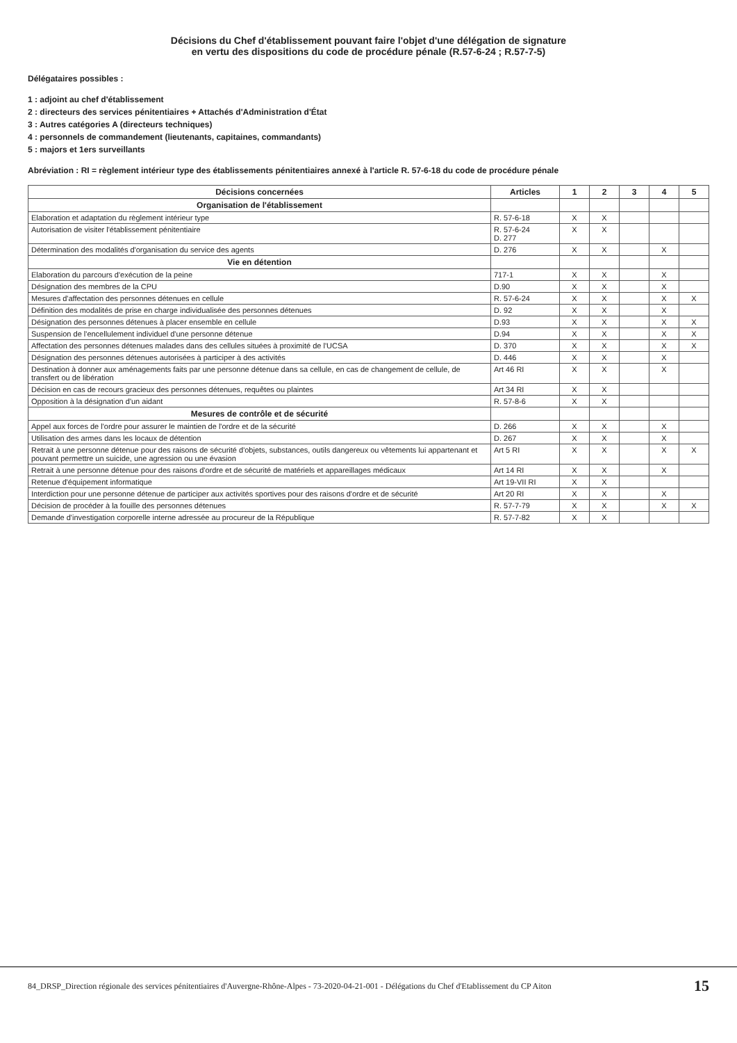Décisions du Chef d'établissement pouvant faire l'objet d'une délégation de signature
en vertu des dispositions du code de procédure pénale (R.57-6-24 ; R.57-7-5)
Délégataires possibles :
1 : adjoint au chef d'établissement
2 : directeurs des services pénitentiaires + Attachés d'Administration d'État
3 : Autres catégories A (directeurs techniques)
4 : personnels de commandement (lieutenants, capitaines, commandants)
5 : majors et 1ers surveillants
Abréviation : RI = règlement intérieur type des établissements pénitentiaires annexé à l'article R. 57-6-18 du code de procédure pénale
| Décisions concernées | Articles | 1 | 2 | 3 | 4 | 5 |
| --- | --- | --- | --- | --- | --- | --- |
| Organisation de l'établissement | | | | | | |
| Elaboration et adaptation du règlement intérieur type | R. 57-6-18 | X | X | | | |
| Autorisation de visiter l'établissement pénitentiaire | R. 57-6-24 D. 277 | X | X | | | |
| Détermination des modalités d'organisation du service des agents | D. 276 | X | X | | X | |
| Vie en détention | | | | | | |
| Elaboration du parcours d'exécution de la peine | 717-1 | X | X | | X | |
| Désignation des membres de la CPU | D.90 | X | X | | X | |
| Mesures d'affectation des personnes détenues en cellule | R. 57-6-24 | X | X | | X | X |
| Définition des modalités de prise en charge individualisée des personnes détenues | D. 92 | X | X | | X | |
| Désignation des personnes détenues à placer ensemble en cellule | D.93 | X | X | | X | X |
| Suspension de l'encellulement individuel d'une personne détenue | D.94 | X | X | | X | X |
| Affectation des personnes détenues malades dans des cellules situées à proximité de l'UCSA | D. 370 | X | X | | X | X |
| Désignation des personnes détenues autorisées à participer à des activités | D. 446 | X | X | | X | |
| Destination à donner aux aménagements faits par une personne détenue dans sa cellule, en cas de changement de cellule, de transfert ou de libération | Art 46 RI | X | X | | X | |
| Décision en cas de recours gracieux des personnes détenues, requêtes ou plaintes | Art 34 RI | X | X | | | |
| Opposition à la désignation d'un aidant | R. 57-8-6 | X | X | | | |
| Mesures de contrôle et de sécurité | | | | | | |
| Appel aux forces de l'ordre pour assurer le maintien de l'ordre et de la sécurité | D. 266 | X | X | | X | |
| Utilisation des armes dans les locaux de détention | D. 267 | X | X | | X | |
| Retrait à une personne détenue pour des raisons de sécurité d'objets, substances, outils dangereux ou vêtements lui appartenant et pouvant permettre un suicide, une agression ou une évasion | Art 5 RI | X | X | | X | X |
| Retrait à une personne détenue pour des raisons d'ordre et de sécurité de matériels et appareillages médicaux | Art 14 RI | X | X | | X | |
| Retenue d'équipement informatique | Art 19-VII RI | X | X | | | |
| Interdiction pour une personne détenue de participer aux activités sportives pour des raisons d'ordre et de sécurité | Art 20 RI | X | X | | X | |
| Décision de procéder à la fouille des personnes détenues | R. 57-7-79 | X | X | | X | X |
| Demande d'investigation corporelle interne adressée au procureur de la République | R. 57-7-82 | X | X | | | |
84_DRSP_Direction régionale des services pénitentiaires d'Auvergne-Rhône-Alpes - 73-2020-04-21-001 - Délégations du Chef d'Etablissement du CP Aiton 15